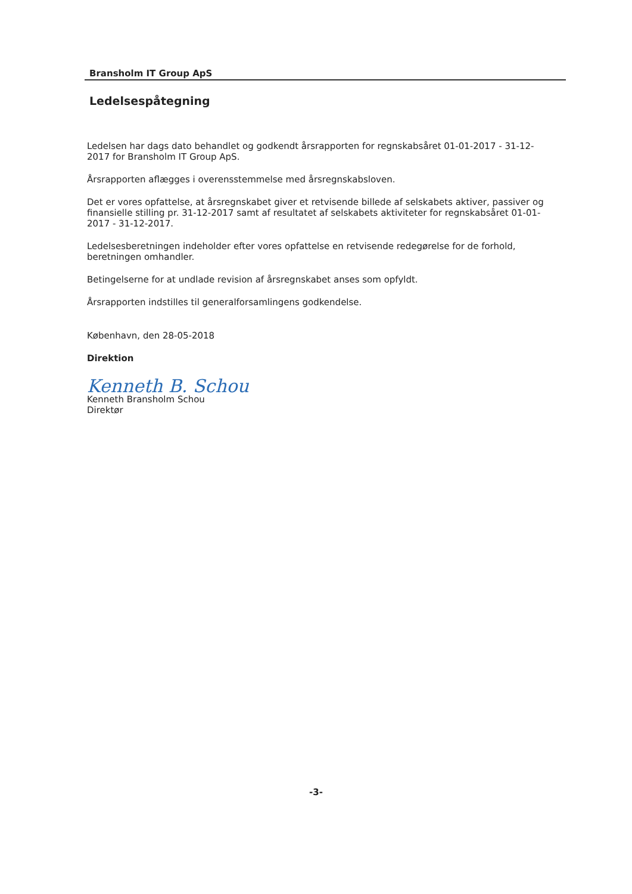Bransholm IT Group ApS
Ledelsespåtegning
Ledelsen har dags dato behandlet og godkendt årsrapporten for regnskabsåret 01-01-2017 - 31-12-2017 for Bransholm IT Group ApS.
Årsrapporten aflægges i overensstemmelse med årsregnskabsloven.
Det er vores opfattelse, at årsregnskabet giver et retvisende billede af selskabets aktiver, passiver og finansielle stilling pr. 31-12-2017 samt af resultatet af selskabets aktiviteter for regnskabsåret 01-01-2017 - 31-12-2017.
Ledelsesberetningen indeholder efter vores opfattelse en retvisende redegørelse for de forhold, beretningen omhandler.
Betingelserne for at undlade revision af årsregnskabet anses som opfyldt.
Årsrapporten indstilles til generalforsamlingens godkendelse.
København, den 28-05-2018
Direktion
Kenneth B. Schou
Kenneth Bransholm Schou
Direktør
-3-